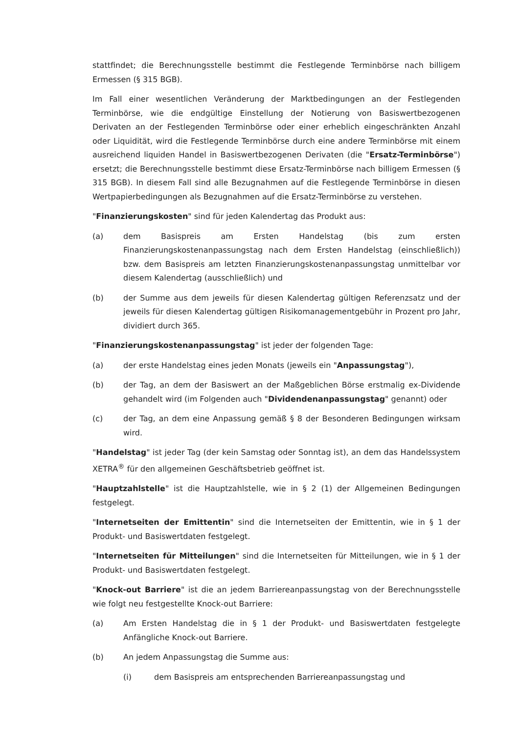stattfindet; die Berechnungsstelle bestimmt die Festlegende Terminbörse nach billigem Ermessen (§ 315 BGB).
Im Fall einer wesentlichen Veränderung der Marktbedingungen an der Festlegenden Terminbörse, wie die endgültige Einstellung der Notierung von Basiswertbezogenen Derivaten an der Festlegenden Terminbörse oder einer erheblich eingeschränkten Anzahl oder Liquidität, wird die Festlegende Terminbörse durch eine andere Terminbörse mit einem ausreichend liquiden Handel in Basiswertbezogenen Derivaten (die "Ersatz-Terminbörse") ersetzt; die Berechnungsstelle bestimmt diese Ersatz-Terminbörse nach billigem Ermessen (§ 315 BGB). In diesem Fall sind alle Bezugnahmen auf die Festlegende Terminbörse in diesen Wertpapierbedingungen als Bezugnahmen auf die Ersatz-Terminbörse zu verstehen.
"Finanzierungskosten" sind für jeden Kalendertag das Produkt aus:
(a) dem Basispreis am Ersten Handelstag (bis zum ersten Finanzierungskostenanpassungstag nach dem Ersten Handelstag (einschließlich)) bzw. dem Basispreis am letzten Finanzierungskostenanpassungstag unmittelbar vor diesem Kalendertag (ausschließlich) und
(b) der Summe aus dem jeweils für diesen Kalendertag gültigen Referenzsatz und der jeweils für diesen Kalendertag gültigen Risikomanagementgebühr in Prozent pro Jahr, dividiert durch 365.
"Finanzierungskostenanpassungstag" ist jeder der folgenden Tage:
(a) der erste Handelstag eines jeden Monats (jeweils ein "Anpassungstag"),
(b) der Tag, an dem der Basiswert an der Maßgeblichen Börse erstmalig ex-Dividende gehandelt wird (im Folgenden auch "Dividendenanpassungstag" genannt) oder
(c) der Tag, an dem eine Anpassung gemäß § 8 der Besonderen Bedingungen wirksam wird.
"Handelstag" ist jeder Tag (der kein Samstag oder Sonntag ist), an dem das Handelssystem XETRA<sup>®</sup> für den allgemeinen Geschäftsbetrieb geöffnet ist.
"Hauptzahlstelle" ist die Hauptzahlstelle, wie in § 2 (1) der Allgemeinen Bedingungen festgelegt.
"Internetseiten der Emittentin" sind die Internetseiten der Emittentin, wie in § 1 der Produkt- und Basiswertdaten festgelegt.
"Internetseiten für Mitteilungen" sind die Internetseiten für Mitteilungen, wie in § 1 der Produkt- und Basiswertdaten festgelegt.
"Knock-out Barriere" ist die an jedem Barriereanpassungstag von der Berechnungsstelle wie folgt neu festgestellte Knock-out Barriere:
(a) Am Ersten Handelstag die in § 1 der Produkt- und Basiswertdaten festgelegte Anfängliche Knock-out Barriere.
(b) An jedem Anpassungstag die Summe aus:
(i) dem Basispreis am entsprechenden Barriereanpassungstag und